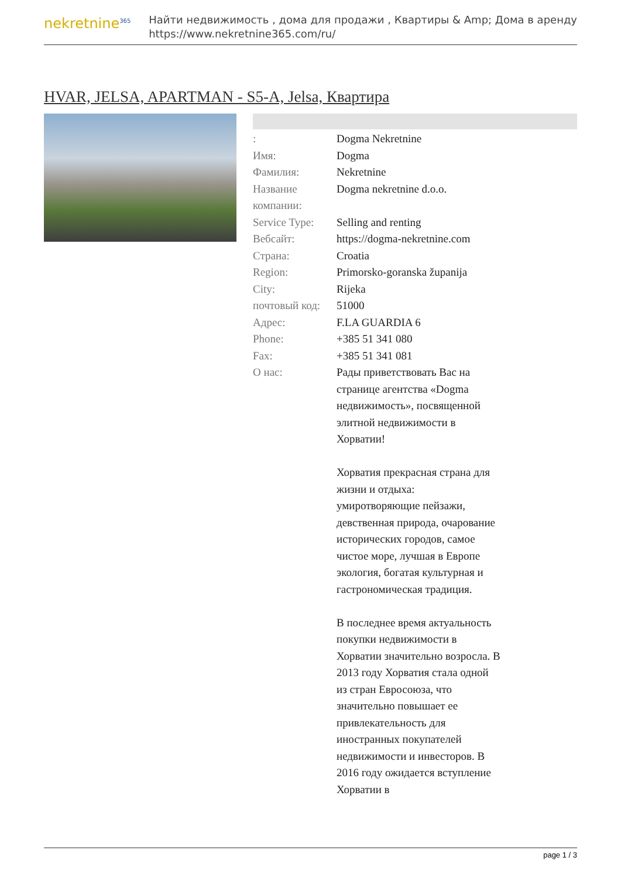nekretnine<sup>365</sup>
Найти недвижимость , дома для продажи , Квартиры & Amp; Дома в аренду
https://www.nekretnine365.com/ru/
HVAR, JELSA, APARTMAN - S5-A, Jelsa, Квартира
| : | Dogma Nekretnine |
| Имя: | Dogma |
| Фамилия: | Nekretnine |
| Название компании: | Dogma nekretnine d.o.o. |
| Service Type: | Selling and renting |
| Вебсайт: | https://dogma-nekretnine.com |
| Страна: | Croatia |
| Region: | Primorsko-goranska županija |
| City: | Rijeka |
| почтовый код: | 51000 |
| Адрес: | F.LA GUARDIA 6 |
| Phone: | +385 51 341 080 |
| Fax: | +385 51 341 081 |
| О нас: | Рады приветствовать Вас на странице агентства «Dogma недвижимость», посвященной элитной недвижимости в Хорватии! Хорватия прекрасная страна для жизни и отдыха: умиротворяющие пейзажи, девственная природа, очарование исторических городов, самое чистое море, лучшая в Европе экология, богатая культурная и гастрономическая традиция. В последнее время актуальность покупки недвижимости в Хорватии значительно возросла. В 2013 году Хорватия стала одной из стран Евросоюза, что значительно повышает ее привлекательность для иностранных покупателей недвижимости и инвесторов. В 2016 году ожидается вступление Хорватии в |
page 1 / 3